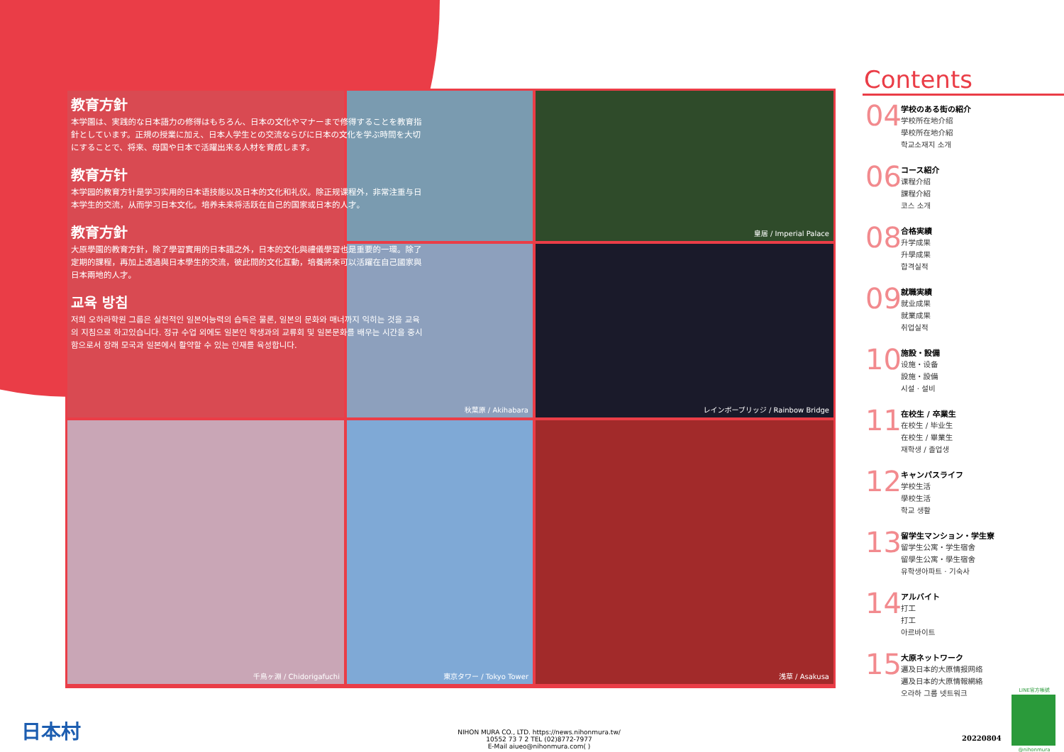皇居 / Imperial Palace
秋葉原 / Akihabara
レインボーブリッジ / Rainbow Bridge
千鳥ヶ淵 / Chidorigafuchi
東京タワー / Tokyo Tower
浅草 / Asakusa
教育方針
本学園は、実践的な日本語力の修得はもちろん、日本の文化やマナーまで修得することを教育指針としています。正規の授業に加え、日本人学生との交流ならびに日本の文化を学ぶ時間を大切にすることで、将来、母国や日本で活躍出来る人材を育成します。
教育方针
本学园的教育方针是学习实用的日本语技能以及日本的文化和礼仪。除正规课程外，非常注重与日本学生的交流，从而学习日本文化。培养未来将活跃在自己的国家或日本的人才。
教育方針
大原學園的教育方針，除了學習實用的日本語之外，日本的文化與禮儀學習也是重要的一環。除了定期的課程，再加上透過與日本學生的交流，彼此間的文化互動，培養將來可以活躍在自己國家與日本兩地的人才。
교육 방침
저희 오하라학원 그룹은 실천적인 일본어능력의 습득은 물론, 일본의 문화와 매너까지 익히는 것을 교육의 지침으로 하고있습니다. 정규 수업 외에도 일본인 학생과의 교류회 및 일본문화를 배우는 시간을 중시함으로서 장래 모국과 일본에서 활약할 수 있는 인재를 육성합니다.
Contents
04
学校のある街の紹介
学校所在地介绍
學校所在地介紹
학교소재지 소개
06
コース紹介
课程介绍
課程介紹
코스 소개
08
合格実績
升学成果
升學成果
합격실적
09
就職実績
就业成果
就業成果
취업실적
10
施設・設備
设施・设备
設施・設備
시설 · 설비
11
在校生 / 卒業生
在校生 / 毕业生
在校生 / 畢業生
재학생 / 졸업생
12
キャンパスライフ
学校生活
學校生活
학교 생활
13
留学生マンション・学生寮
留学生公寓・学生宿舍
留學生公寓・學生宿舍
유학생아파트 · 기숙사
14
アルバイト
打工
打工
아르바이트
15
大原ネットワーク
遍及日本的大原情报网络
遍及日本的大原情報網絡
오라하 그룹 넷트워크
日本村
NIHON MURA CO., LTD. https://news.nihonmura.tw/
10552 73 7 2 TEL (02)8772-7977
E-Mail aiueo@nihonmura.com( )
20220804
LINE官方帳號
@nihonmura